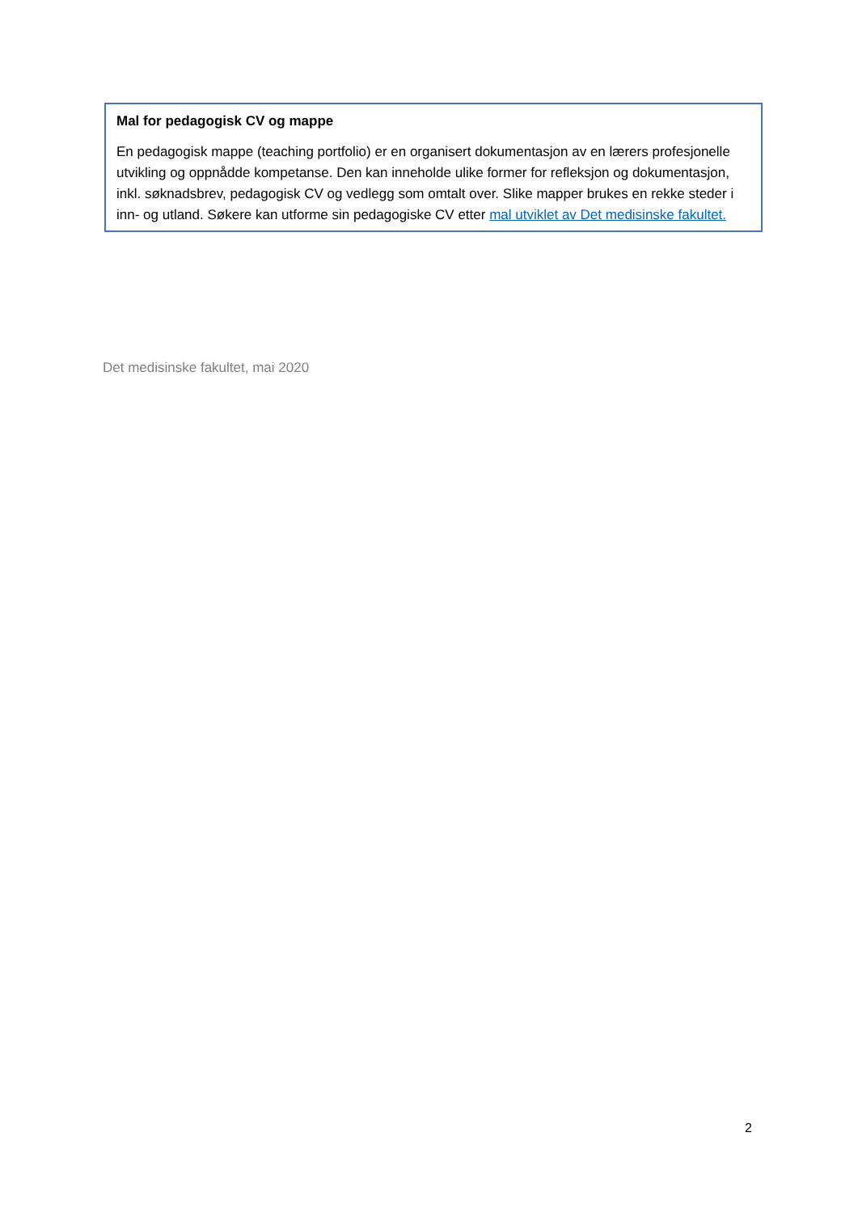Mal for pedagogisk CV og mappe
En pedagogisk mappe (teaching portfolio) er en organisert dokumentasjon av en lærers profesjonelle utvikling og oppnådde kompetanse. Den kan inneholde ulike former for refleksjon og dokumentasjon, inkl. søknadsbrev, pedagogisk CV og vedlegg som omtalt over. Slike mapper brukes en rekke steder i inn- og utland. Søkere kan utforme sin pedagogiske CV etter mal utviklet av Det medisinske fakultet.
Det medisinske fakultet, mai 2020
2